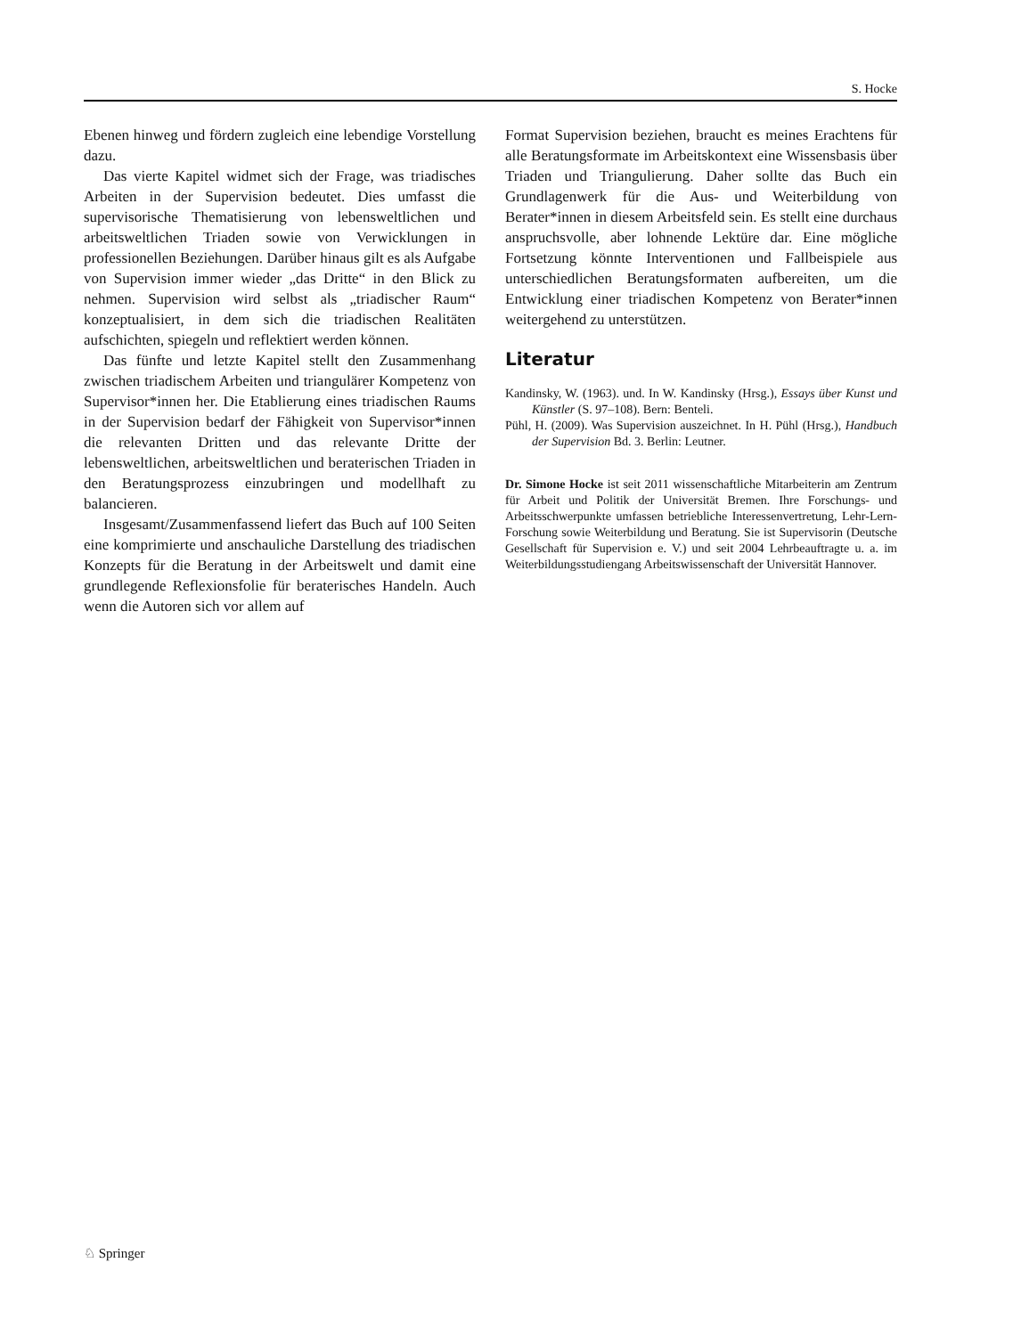S. Hocke
Ebenen hinweg und fördern zugleich eine lebendige Vorstellung dazu.
Das vierte Kapitel widmet sich der Frage, was triadisches Arbeiten in der Supervision bedeutet. Dies umfasst die supervisorische Thematisierung von lebensweltlichen und arbeitsweltlichen Triaden sowie von Verwicklungen in professionellen Beziehungen. Darüber hinaus gilt es als Aufgabe von Supervision immer wieder „das Dritte“ in den Blick zu nehmen. Supervision wird selbst als „triadischer Raum“ konzeptualisiert, in dem sich die triadischen Realitäten aufschichten, spiegeln und reflektiert werden können.
Das fünfte und letzte Kapitel stellt den Zusammenhang zwischen triadischem Arbeiten und triangulärer Kompetenz von Supervisor*innen her. Die Etablierung eines triadischen Raums in der Supervision bedarf der Fähigkeit von Supervisor*innen die relevanten Dritten und das relevante Dritte der lebensweltlichen, arbeitsweltlichen und beraterischen Triaden in den Beratungsprozess einzubringen und modellhaft zu balancieren.
Insgesamt/Zusammenfassend liefert das Buch auf 100 Seiten eine komprimierte und anschauliche Darstellung des triadischen Konzepts für die Beratung in der Arbeitswelt und damit eine grundlegende Reflexionsfolie für beraterisches Handeln. Auch wenn die Autoren sich vor allem auf
Format Supervision beziehen, braucht es meines Erachtens für alle Beratungsformate im Arbeitskontext eine Wissensbasis über Triaden und Triangulierung. Daher sollte das Buch ein Grundlagenwerk für die Aus- und Weiterbildung von Berater*innen in diesem Arbeitsfeld sein. Es stellt eine durchaus anspruchsvolle, aber lohnende Lektüre dar. Eine mögliche Fortsetzung könnte Interventionen und Fallbeispiele aus unterschiedlichen Beratungsformaten aufbereiten, um die Entwicklung einer triadischen Kompetenz von Berater*innen weitergehend zu unterstützen.
Literatur
Kandinsky, W. (1963). und. In W. Kandinsky (Hrsg.), Essays über Kunst und Künstler (S. 97–108). Bern: Benteli.
Pühl, H. (2009). Was Supervision auszeichnet. In H. Pühl (Hrsg.), Handbuch der Supervision Bd. 3. Berlin: Leutner.
Dr. Simone Hocke ist seit 2011 wissenschaftliche Mitarbeiterin am Zentrum für Arbeit und Politik der Universität Bremen. Ihre Forschungs- und Arbeitsschwerpunkte umfassen betriebliche Interessenvertretung, Lehr-Lern-Forschung sowie Weiterbildung und Beratung. Sie ist Supervisorin (Deutsche Gesellschaft für Supervision e. V.) und seit 2004 Lehrbeauftragte u. a. im Weiterbildungsstudiengang Arbeitswissenschaft der Universität Hannover.
♘ Springer